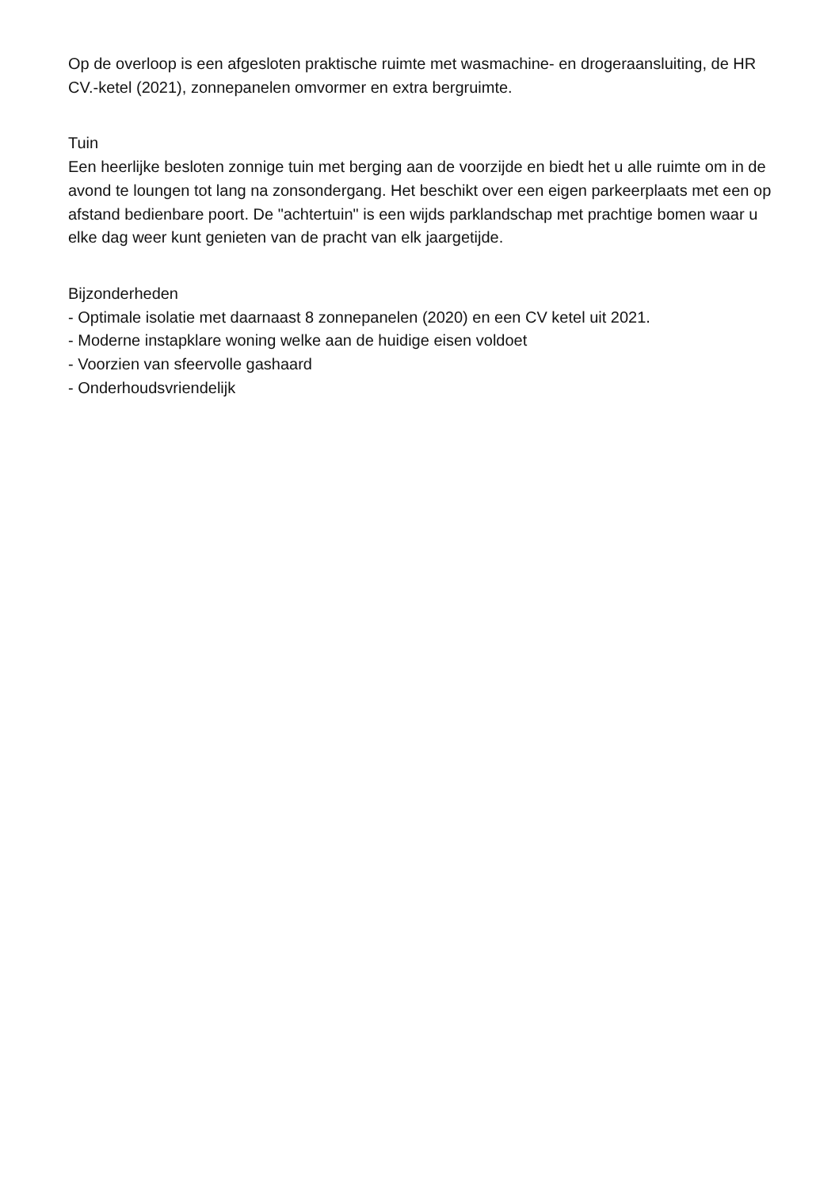Op de overloop is een afgesloten praktische ruimte met wasmachine- en drogeraansluiting, de HR CV.-ketel (2021), zonnepanelen omvormer en extra bergruimte.
Tuin
Een heerlijke besloten zonnige tuin met berging aan de voorzijde en biedt het u alle ruimte om in de avond te loungen tot lang na zonsondergang. Het beschikt over een eigen parkeerplaats met een op afstand bedienbare poort. De "achtertuin" is een wijds parklandschap met prachtige bomen waar u elke dag weer kunt genieten van de pracht van elk jaargetijde.
Bijzonderheden
- Optimale isolatie met daarnaast 8 zonnepanelen (2020) en een CV ketel uit 2021.
- Moderne instapklare woning welke aan de huidige eisen voldoet
- Voorzien van sfeervolle gashaard
- Onderhoudsvriendelijk